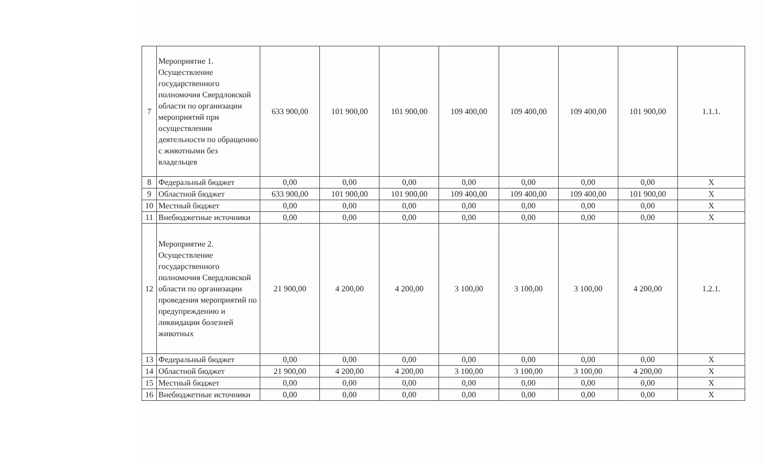| 7 | Мероприятие 1. Осуществление государственного полномочия Свердловской области по организации мероприятий при осуществлении деятельности по обращению с животными без владельцев | 633 900,00 | 101 900,00 | 101 900,00 | 109 400,00 | 109 400,00 | 109 400,00 | 101 900,00 | 1.1.1. |
| 8 | Федеральный бюджет | 0,00 | 0,00 | 0,00 | 0,00 | 0,00 | 0,00 | 0,00 | X |
| 9 | Областной бюджет | 633 900,00 | 101 900,00 | 101 900,00 | 109 400,00 | 109 400,00 | 109 400,00 | 101 900,00 | X |
| 10 | Местный бюджет | 0,00 | 0,00 | 0,00 | 0,00 | 0,00 | 0,00 | 0,00 | X |
| 11 | Внебюджетные источники | 0,00 | 0,00 | 0,00 | 0,00 | 0,00 | 0,00 | 0,00 | X |
| 12 | Мероприятие 2. Осуществление государственного полномочия Свердловской области по организации проведения мероприятий по предупреждению и ликвидации болезней животных | 21 900,00 | 4 200,00 | 4 200,00 | 3 100,00 | 3 100,00 | 3 100,00 | 4 200,00 | 1.2.1. |
| 13 | Федеральный бюджет | 0,00 | 0,00 | 0,00 | 0,00 | 0,00 | 0,00 | 0,00 | X |
| 14 | Областной бюджет | 21 900,00 | 4 200,00 | 4 200,00 | 3 100,00 | 3 100,00 | 3 100,00 | 4 200,00 | X |
| 15 | Местный бюджет | 0,00 | 0,00 | 0,00 | 0,00 | 0,00 | 0,00 | 0,00 | X |
| 16 | Внебюджетные источники | 0,00 | 0,00 | 0,00 | 0,00 | 0,00 | 0,00 | 0,00 | X |